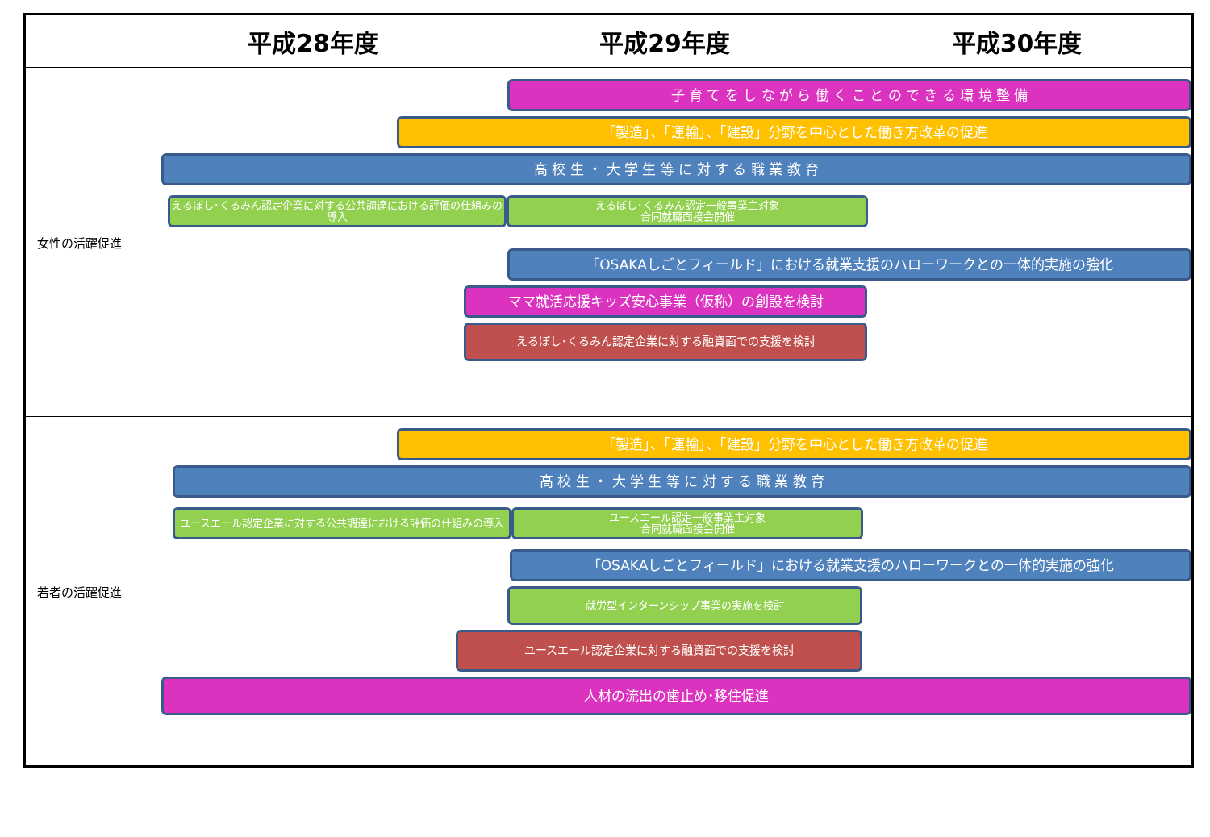平成28年度 平成29年度 平成30年度
女性の活躍促進
子 育 て を し な が ら 働 く こ と の で き る 環 境 整 備
「製造」、「運輸」、「建設」分野を中心とした働き方改革の促進
高 校 生 ・ 大 学 生 等 に 対 す る 職 業 教 育
えるぼし･くるみん認定企業に対する公共調達における評価の仕組みの導入
えるぼし･くるみん認定一般事業主対象
合同就職面接会開催
「OSAKAしごとフィールド」における就業支援のハローワークとの一体的実施の強化
ママ就活応援キッズ安心事業（仮称）の創設を検討
えるぼし･くるみん認定企業に対する融資面での支援を検討
若者の活躍促進
「製造」、「運輸」、「建設」分野を中心とした働き方改革の促進
高 校 生 ・ 大 学 生 等 に 対 す る 職 業 教 育
ユースエール認定企業に対する公共調達における評価の仕組みの導入 ユースエール認定一般事業主対象
合同就職面接会開催
「OSAKAしごとフィールド」における就業支援のハローワークとの一体的実施の強化
就労型インターンシップ事業の実施を検討
ユースエール認定企業に対する融資面での支援を検討
人材の流出の歯止め･移住促進